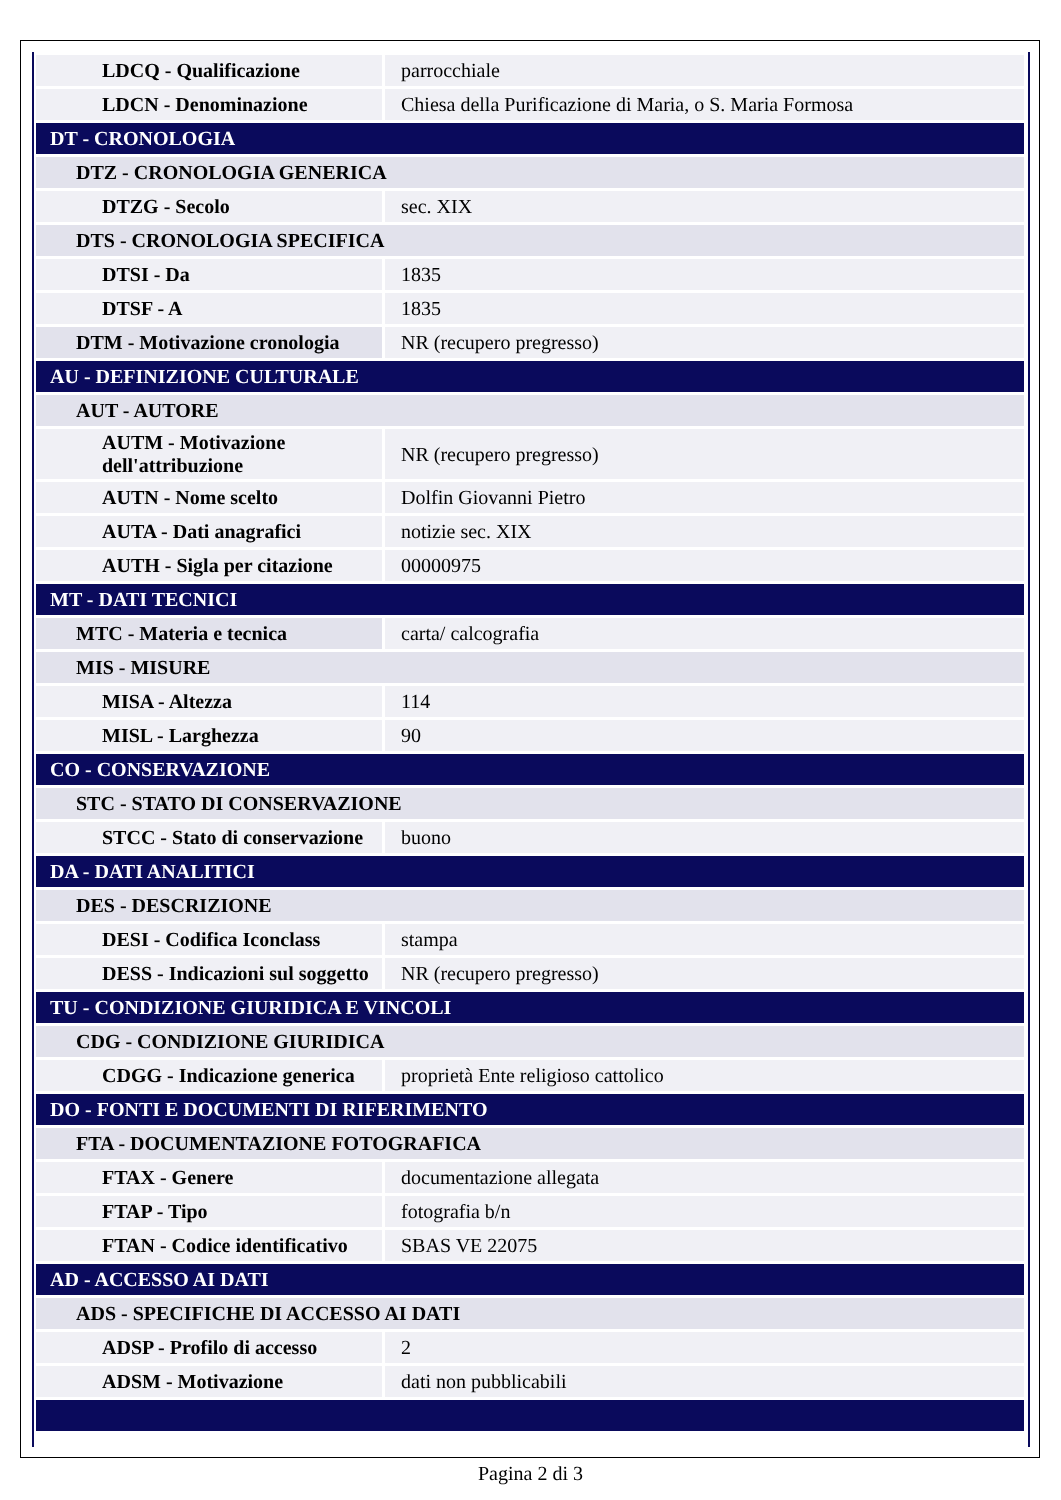| LDCQ - Qualificazione | parrocchiale |
| LDCN - Denominazione | Chiesa della Purificazione di Maria, o S. Maria Formosa |
| DT - CRONOLOGIA | |
| DTZ - CRONOLOGIA GENERICA | |
| DTZG - Secolo | sec. XIX |
| DTS - CRONOLOGIA SPECIFICA | |
| DTSI - Da | 1835 |
| DTSF - A | 1835 |
| DTM - Motivazione cronologia | NR (recupero pregresso) |
| AU - DEFINIZIONE CULTURALE | |
| AUT - AUTORE | |
| AUTM - Motivazione dell'attribuzione | NR (recupero pregresso) |
| AUTN - Nome scelto | Dolfin Giovanni Pietro |
| AUTA - Dati anagrafici | notizie sec. XIX |
| AUTH - Sigla per citazione | 00000975 |
| MT - DATI TECNICI | |
| MTC - Materia e tecnica | carta/ calcografia |
| MIS - MISURE | |
| MISA - Altezza | 114 |
| MISL - Larghezza | 90 |
| CO - CONSERVAZIONE | |
| STC - STATO DI CONSERVAZIONE | |
| STCC - Stato di conservazione | buono |
| DA - DATI ANALITICI | |
| DES - DESCRIZIONE | |
| DESI - Codifica Iconclass | stampa |
| DESS - Indicazioni sul soggetto | NR (recupero pregresso) |
| TU - CONDIZIONE GIURIDICA E VINCOLI | |
| CDG - CONDIZIONE GIURIDICA | |
| CDGG - Indicazione generica | proprietà Ente religioso cattolico |
| DO - FONTI E DOCUMENTI DI RIFERIMENTO | |
| FTA - DOCUMENTAZIONE FOTOGRAFICA | |
| FTAX - Genere | documentazione allegata |
| FTAP - Tipo | fotografia b/n |
| FTAN - Codice identificativo | SBAS VE 22075 |
| AD - ACCESSO AI DATI | |
| ADS - SPECIFICHE DI ACCESSO AI DATI | |
| ADSP - Profilo di accesso | 2 |
| ADSM - Motivazione | dati non pubblicabili |
Pagina 2 di 3